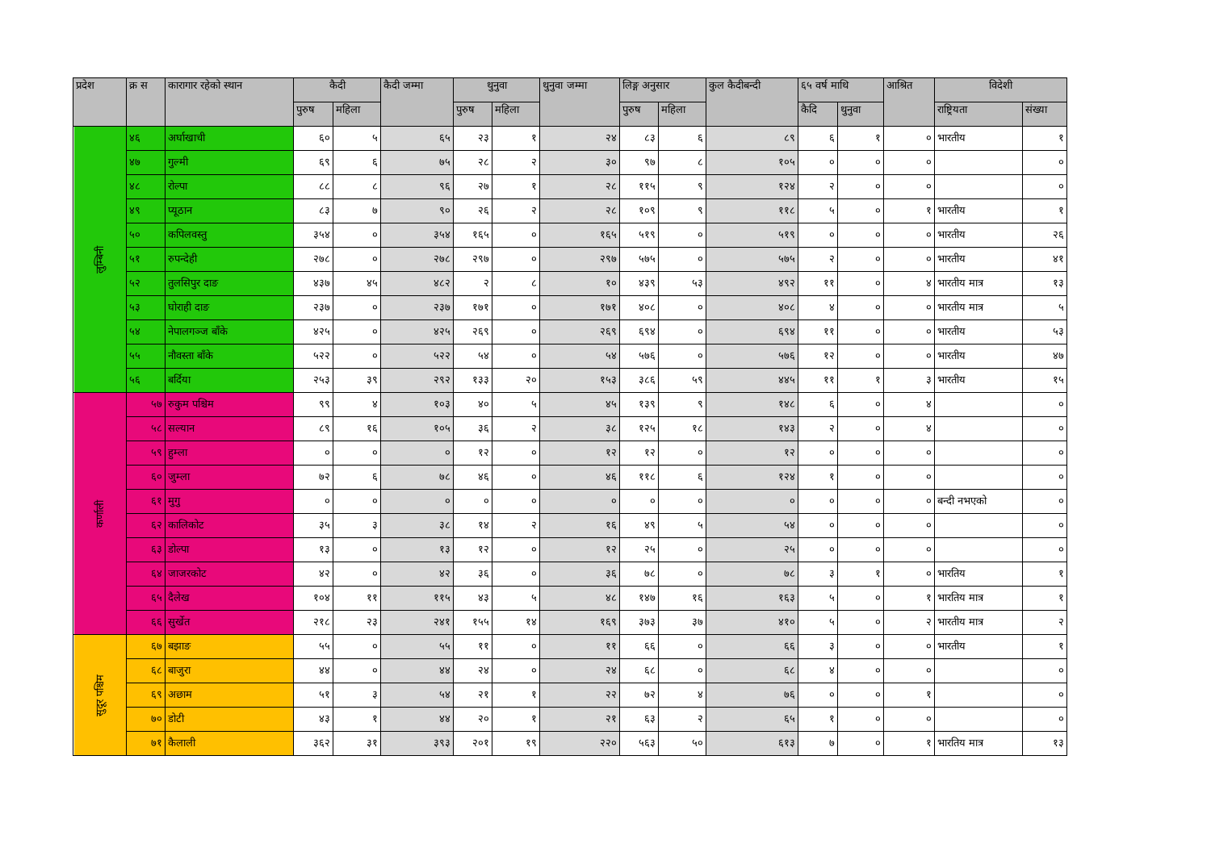| प्रदेश | क्र स | कारागार रहेको स्थान | कैदी | | कैदी जम्मा | थुनुवा | | थुनुवा जम्मा | लिङ्ग अनुसार | | कुल कैदीबन्दी | ६५ वर्ष माथि | | आश्रित | विदेशी | |
| --- | --- | --- | --- | --- | --- | --- | --- | --- | --- | --- | --- | --- | --- | --- | --- | --- |
| | | | पुरुष | महिला | | पुरुष | महिला | | पुरुष | महिला | | कैदि | थुनुवा | | राष्ट्रियता | संख्या |
| लुम्बिनी | ४६ | अर्घाखाची | ६० | ५ | ६५ | २३ | १ | २४ | ८३ | ६ | ८९ | ६ | १ | ० | भारतीय | १ |
| | ४७ | गुल्मी | ६९ | ६ | ७५ | २८ | २ | ३० | ९७ | ८ | १०५ | ० | ० | ० | | ० |
| | ४८ | रोल्पा | ८८ | ८ | ९६ | २७ | १ | २८ | ११५ | ९ | १२४ | २ | ० | ० | | ० |
| | ४९ | प्यूठान | ८३ | ७ | ९० | २६ | २ | २८ | १०९ | ९ | ११८ | ५ | ० | १ | भारतीय | १ |
| | ५० | कपिलवस्तु | ३५४ | ० | ३५४ | १६५ | ० | १६५ | ५१९ | ० | ५१९ | ० | ० | ० | भारतीय | २६ |
| | ५१ | रुपन्देही | २७८ | ० | २७८ | २९७ | ० | २९७ | ५७५ | ० | ५७५ | २ | ० | ० | भारतीय | ४१ |
| | ५२ | तुलसिपुर दाङ | ४३७ | ४५ | ४८२ | २ | ८ | १० | ४३९ | ५३ | ४९२ | ११ | ० | ४ | भारतीय मात्र | १३ |
| | ५३ | घोराही दाङ | २३७ | ० | २३७ | १७१ | ० | १७१ | ४०८ | ० | ४०८ | ४ | ० | ० | भारतीय मात्र | ५ |
| | ५४ | नेपालगञ्ज बाँके | ४२५ | ० | ४२५ | २६९ | ० | २६९ | ६९४ | ० | ६९४ | ११ | ० | ० | भारतीय | ५३ |
| | ५५ | नौवस्ता बाँके | ५२२ | ० | ५२२ | ५४ | ० | ५४ | ५७६ | ० | ५७६ | १२ | ० | ० | भारतीय | ४७ |
| | ५६ | बर्दिया | २५३ | ३९ | २९२ | १३३ | २० | १५३ | ३८६ | ५९ | ४४५ | ११ | १ | ३ | भारतीय | १५ |
| कर्णाली | ५७ | रुकुम पश्चिम | ९९ | ४ | १०३ | ४० | ५ | ४५ | १३९ | ९ | १४८ | ६ | ० | ४ | | ० |
| | ५८ | सल्यान | ८९ | १६ | १०५ | ३६ | २ | ३८ | १२५ | १८ | १४३ | २ | ० | ४ | | ० |
| | ५९ | हुम्ला | ० | ० | ० | १२ | ० | १२ | १२ | ० | १२ | ० | ० | ० | | ० |
| | ६० | जुम्ला | ७२ | ६ | ७८ | ४६ | ० | ४६ | ११८ | ६ | १२४ | १ | ० | ० | | ० |
| | ६१ | मुगु | ० | ० | ० | ० | ० | ० | ० | ० | ० | ० | ० | ० | बन्दी नभएको | ० |
| | ६२ | कालिकोट | ३५ | ३ | ३८ | १४ | २ | १६ | ४९ | ५ | ५४ | ० | ० | ० | | ० |
| | ६३ | डोल्पा | १३ | ० | १३ | १२ | ० | १२ | २५ | ० | २५ | ० | ० | ० | | ० |
| | ६४ | जाजरकोट | ४२ | ० | ४२ | ३६ | ० | ३६ | ७८ | ० | ७८ | ३ | १ | ० | भारतिय | १ |
| | ६५ | दैलेख | १०४ | ११ | ११५ | ४३ | ५ | ४८ | १४७ | १६ | १६३ | ५ | ० | १ | भारतिय मात्र | १ |
| | ६६ | सुर्खेत | २१८ | २३ | २४१ | १५५ | १४ | १६९ | ३७३ | ३७ | ४१० | ५ | ० | २ | भारतीय मात्र | २ |
| सुदूर पश्चिम | ६७ | बझाङ | ५५ | ० | ५५ | ११ | ० | ११ | ६६ | ० | ६६ | ३ | ० | ० | भारतीय | १ |
| | ६८ | बाजुरा | ४४ | ० | ४४ | २४ | ० | २४ | ६८ | ० | ६८ | ४ | ० | ० | | ० |
| | ६९ | अछाम | ५१ | ३ | ५४ | २१ | १ | २२ | ७२ | ४ | ७६ | ० | ० | १ | | ० |
| | ७० | डोटी | ४३ | १ | ४४ | २० | १ | २१ | ६३ | २ | ६५ | १ | ० | ० | | ० |
| | ७१ | कैलाली | ३६२ | ३१ | ३९३ | २०१ | १९ | २२० | ५६३ | ५० | ६१३ | ७ | ० | १ | भारतिय मात्र | १३ |